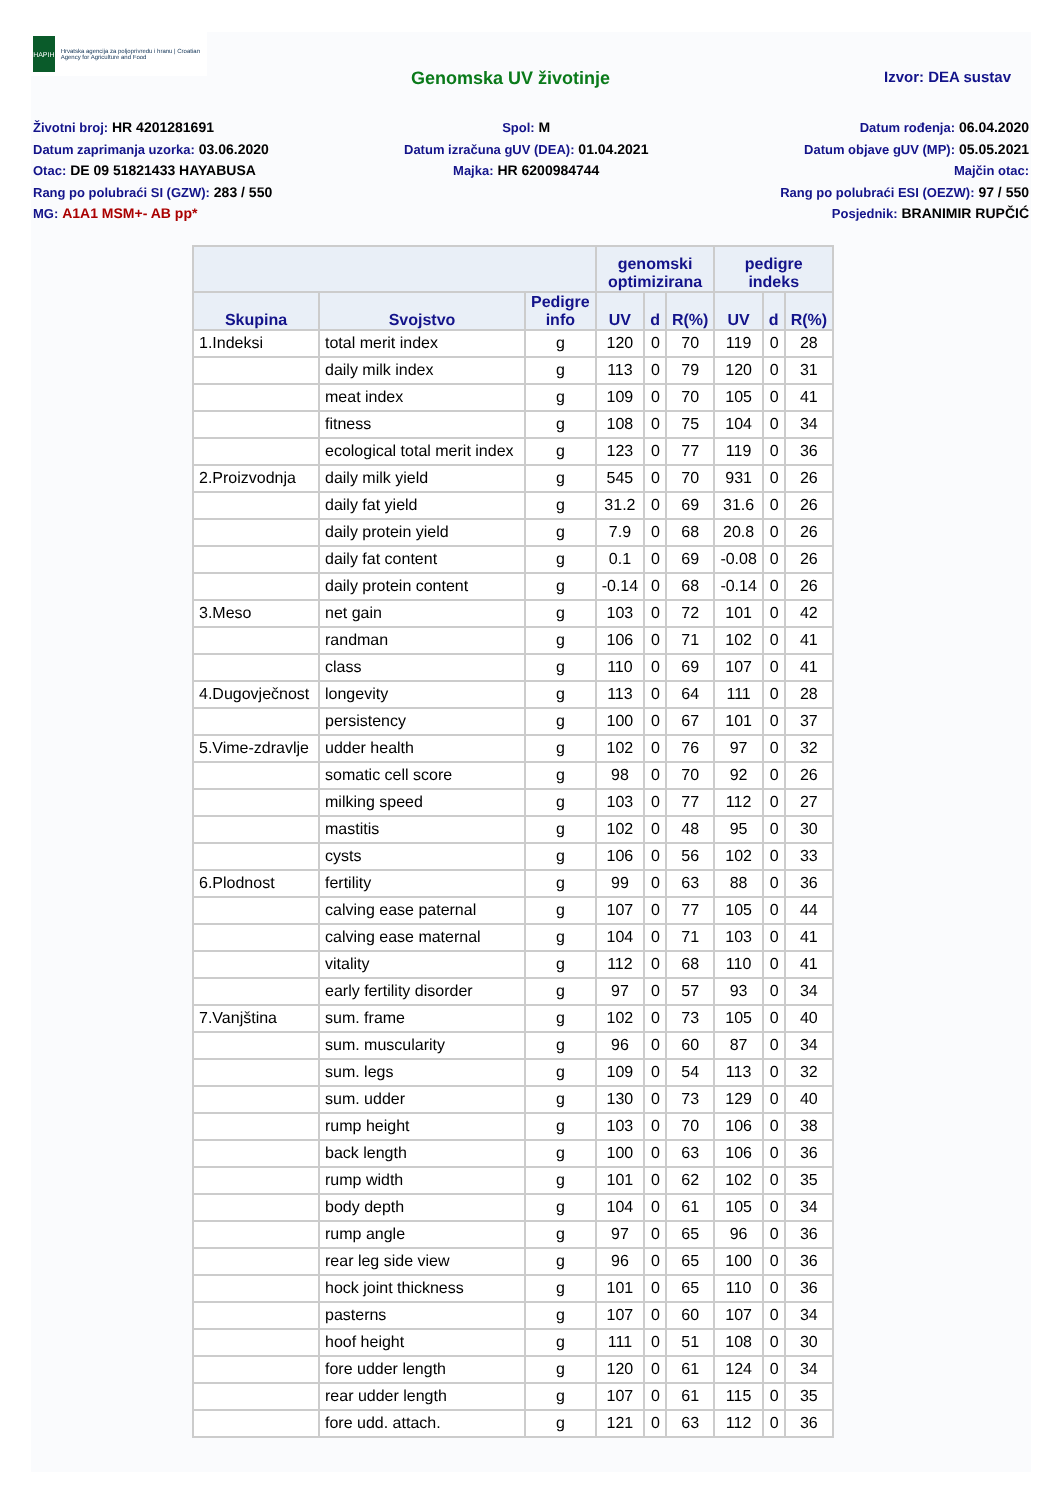HAPIH
Hrvatska agencija za poljoprivredu i hranu | Croatian Agency for Agriculture and Food
Genomska UV životinje Izvor: DEA sustav
Životni broj: HR 4201281691
Datum zaprimanja uzorka: 03.06.2020
Otac: DE 09 51821433 HAYABUSA
Rang po polubraći SI (GZW): 283 / 550
MG: A1A1 MSM+- AB pp*
Spol: M
Datum izračuna gUV (DEA): 01.04.2021
Majka: HR 6200984744
Datum rođenja: 06.04.2020
Datum objave gUV (MP): 05.05.2021
Majčin otac:
Rang po polubraći ESI (OEZW): 97 / 550
Posjednik: BRANIMIR RUPČIĆ
| | | | genomski optimizirana | | | pedigre indeks | | |
| --- | --- | --- | --- | --- | --- | --- | --- | --- |
| Skupina | Svojstvo | Pedigre info | UV | d | R(%) | UV | d | R(%) |
| 1.Indeksi | total merit index | g | 120 | 0 | 70 | 119 | 0 | 28 |
| | daily milk index | g | 113 | 0 | 79 | 120 | 0 | 31 |
| | meat index | g | 109 | 0 | 70 | 105 | 0 | 41 |
| | fitness | g | 108 | 0 | 75 | 104 | 0 | 34 |
| | ecological total merit index | g | 123 | 0 | 77 | 119 | 0 | 36 |
| 2.Proizvodnja | daily milk yield | g | 545 | 0 | 70 | 931 | 0 | 26 |
| | daily fat yield | g | 31.2 | 0 | 69 | 31.6 | 0 | 26 |
| | daily protein yield | g | 7.9 | 0 | 68 | 20.8 | 0 | 26 |
| | daily fat content | g | 0.1 | 0 | 69 | -0.08 | 0 | 26 |
| | daily protein content | g | -0.14 | 0 | 68 | -0.14 | 0 | 26 |
| 3.Meso | net gain | g | 103 | 0 | 72 | 101 | 0 | 42 |
| | randman | g | 106 | 0 | 71 | 102 | 0 | 41 |
| | class | g | 110 | 0 | 69 | 107 | 0 | 41 |
| 4.Dugovječnost | longevity | g | 113 | 0 | 64 | 111 | 0 | 28 |
| | persistency | g | 100 | 0 | 67 | 101 | 0 | 37 |
| 5.Vime-zdravlje | udder health | g | 102 | 0 | 76 | 97 | 0 | 32 |
| | somatic cell score | g | 98 | 0 | 70 | 92 | 0 | 26 |
| | milking speed | g | 103 | 0 | 77 | 112 | 0 | 27 |
| | mastitis | g | 102 | 0 | 48 | 95 | 0 | 30 |
| | cysts | g | 106 | 0 | 56 | 102 | 0 | 33 |
| 6.Plodnost | fertility | g | 99 | 0 | 63 | 88 | 0 | 36 |
| | calving ease paternal | g | 107 | 0 | 77 | 105 | 0 | 44 |
| | calving ease maternal | g | 104 | 0 | 71 | 103 | 0 | 41 |
| | vitality | g | 112 | 0 | 68 | 110 | 0 | 41 |
| | early fertility disorder | g | 97 | 0 | 57 | 93 | 0 | 34 |
| 7.Vanjština | sum. frame | g | 102 | 0 | 73 | 105 | 0 | 40 |
| | sum. muscularity | g | 96 | 0 | 60 | 87 | 0 | 34 |
| | sum. legs | g | 109 | 0 | 54 | 113 | 0 | 32 |
| | sum. udder | g | 130 | 0 | 73 | 129 | 0 | 40 |
| | rump height | g | 103 | 0 | 70 | 106 | 0 | 38 |
| | back length | g | 100 | 0 | 63 | 106 | 0 | 36 |
| | rump width | g | 101 | 0 | 62 | 102 | 0 | 35 |
| | body depth | g | 104 | 0 | 61 | 105 | 0 | 34 |
| | rump angle | g | 97 | 0 | 65 | 96 | 0 | 36 |
| | rear leg side view | g | 96 | 0 | 65 | 100 | 0 | 36 |
| | hock joint thickness | g | 101 | 0 | 65 | 110 | 0 | 36 |
| | pasterns | g | 107 | 0 | 60 | 107 | 0 | 34 |
| | hoof height | g | 111 | 0 | 51 | 108 | 0 | 30 |
| | fore udder length | g | 120 | 0 | 61 | 124 | 0 | 34 |
| | rear udder length | g | 107 | 0 | 61 | 115 | 0 | 35 |
| | fore udd. attach. | g | 121 | 0 | 63 | 112 | 0 | 36 |